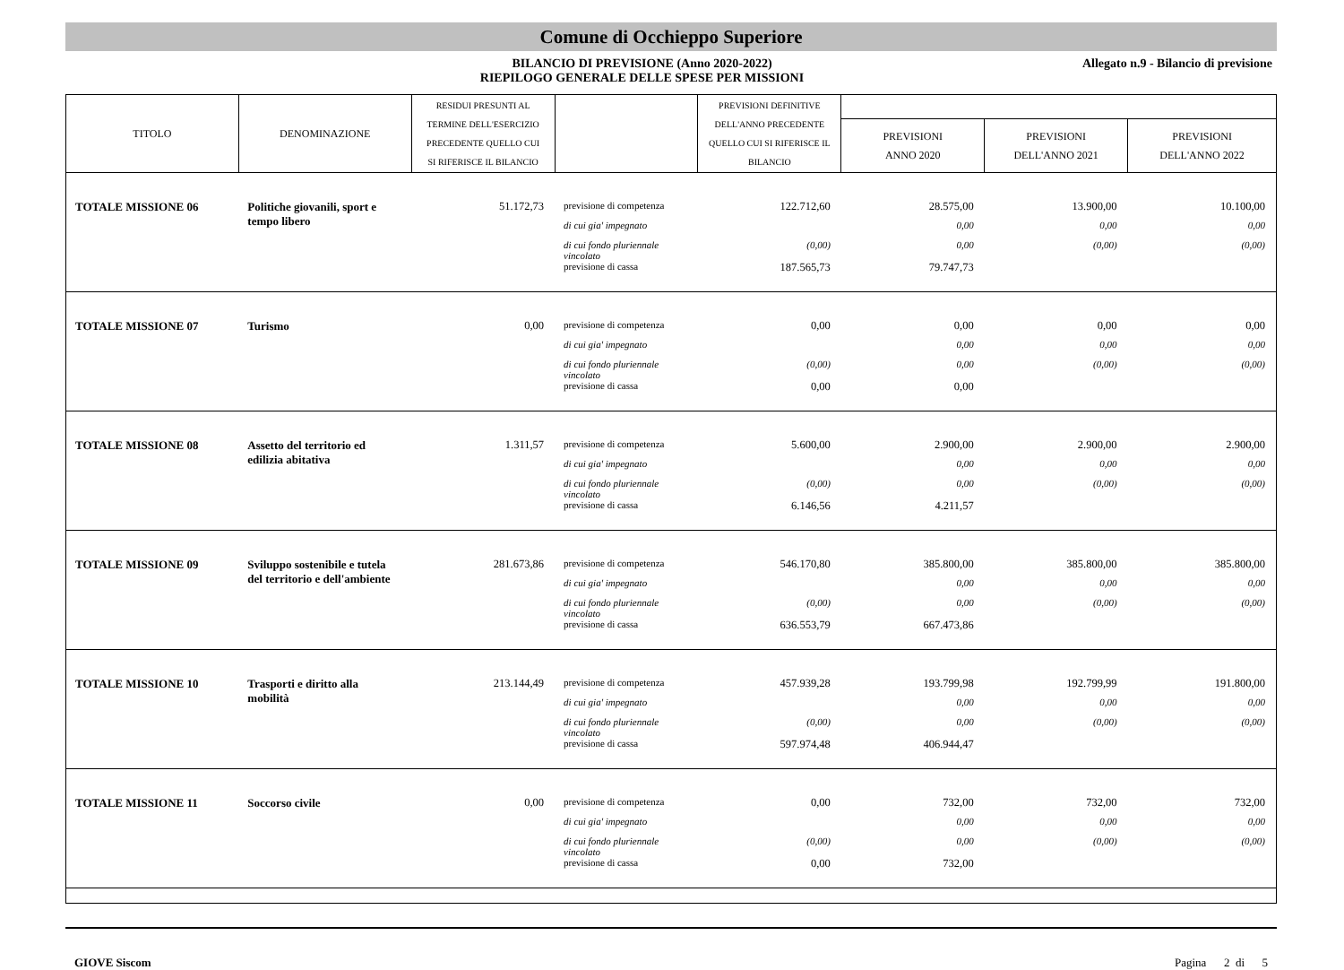Comune di Occhieppo Superiore
BILANCIO DI PREVISIONE (Anno 2020-2022)
RIEPILOGO GENERALE DELLE SPESE PER MISSIONI
Allegato n.9 - Bilancio di previsione
| TITOLO | DENOMINAZIONE | RESIDUI PRESUNTI AL TERMINE DELL'ESERCIZIO PRECEDENTE QUELLO CUI SI RIFERISCE IL BILANCIO | | PREVISIONI DEFINITIVE DELL'ANNO PRECEDENTE QUELLO CUI SI RIFERISCE IL BILANCIO | | | |
| --- | --- | --- | --- | --- | --- | --- | --- |
| | | | | | PREVISIONI ANNO 2020 | PREVISIONI DELL'ANNO 2021 | PREVISIONI DELL'ANNO 2022 |
| TOTALE MISSIONE 06 | Politiche giovanili, sport e tempo libero | 51.172,73 | previsione di competenza | 122.712,60 | 28.575,00 | 13.900,00 | 10.100,00 |
| | | | di cui gia' impegnato | | 0,00 | 0,00 | 0,00 |
| | | | di cui fondo pluriennale vincolato | (0,00) | 0,00 | (0,00) | (0,00) |
| | | | previsione di cassa | 187.565,73 | 79.747,73 | | |
| TOTALE MISSIONE 07 | Turismo | 0,00 | previsione di competenza | 0,00 | 0,00 | 0,00 | 0,00 |
| | | | di cui gia' impegnato | | 0,00 | 0,00 | 0,00 |
| | | | di cui fondo pluriennale vincolato | (0,00) | 0,00 | (0,00) | (0,00) |
| | | | previsione di cassa | 0,00 | 0,00 | | |
| TOTALE MISSIONE 08 | Assetto del territorio ed edilizia abitativa | 1.311,57 | previsione di competenza | 5.600,00 | 2.900,00 | 2.900,00 | 2.900,00 |
| | | | di cui gia' impegnato | | 0,00 | 0,00 | 0,00 |
| | | | di cui fondo pluriennale vincolato | (0,00) | 0,00 | (0,00) | (0,00) |
| | | | previsione di cassa | 6.146,56 | 4.211,57 | | |
| TOTALE MISSIONE 09 | Sviluppo sostenibile e tutela del territorio e dell'ambiente | 281.673,86 | previsione di competenza | 546.170,80 | 385.800,00 | 385.800,00 | 385.800,00 |
| | | | di cui gia' impegnato | | 0,00 | 0,00 | 0,00 |
| | | | di cui fondo pluriennale vincolato | (0,00) | 0,00 | (0,00) | (0,00) |
| | | | previsione di cassa | 636.553,79 | 667.473,86 | | |
| TOTALE MISSIONE 10 | Trasporti e diritto alla mobilità | 213.144,49 | previsione di competenza | 457.939,28 | 193.799,98 | 192.799,99 | 191.800,00 |
| | | | di cui gia' impegnato | | 0,00 | 0,00 | 0,00 |
| | | | di cui fondo pluriennale vincolato | (0,00) | 0,00 | (0,00) | (0,00) |
| | | | previsione di cassa | 597.974,48 | 406.944,47 | | |
| TOTALE MISSIONE 11 | Soccorso civile | 0,00 | previsione di competenza | 0,00 | 732,00 | 732,00 | 732,00 |
| | | | di cui gia' impegnato | | 0,00 | 0,00 | 0,00 |
| | | | di cui fondo pluriennale vincolato | (0,00) | 0,00 | (0,00) | (0,00) |
| | | | previsione di cassa | 0,00 | 732,00 | | |
GIOVE Siscom Pagina 2 di 5